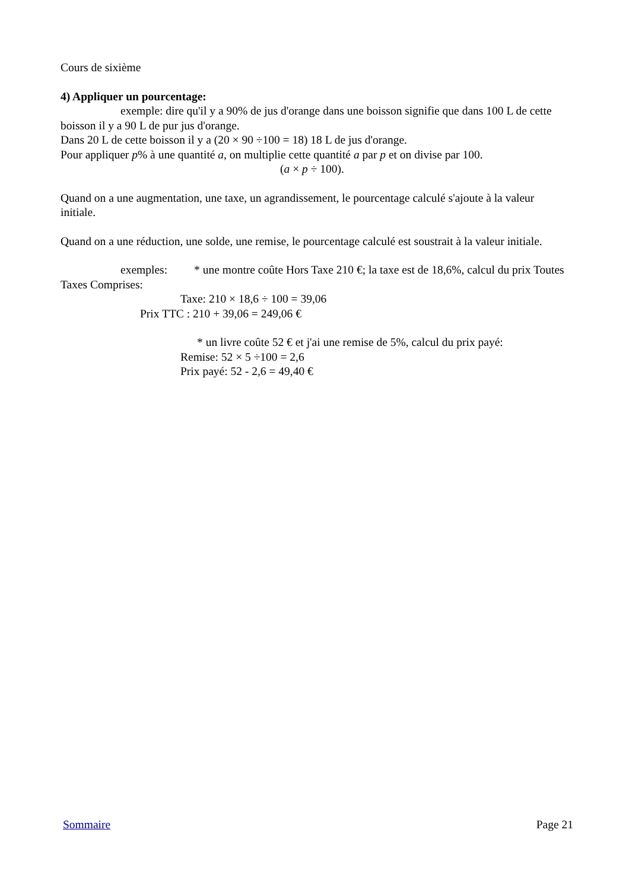Cours de sixième
4) Appliquer un pourcentage:
exemple: dire qu'il y a 90% de jus d'orange dans une boisson signifie que dans 100 L de cette boisson il y a 90 L de pur jus d'orange.
Dans 20 L de cette boisson il y a (20 × 90 ÷100 = 18) 18 L de jus d'orange.
Pour appliquer p% à une quantité a, on multiplie cette quantité a par p et on divise par 100.
(a × p ÷ 100).
Quand on a une augmentation, une taxe, un agrandissement, le pourcentage calculé s'ajoute à la valeur initiale.
Quand on a une réduction, une solde, une remise, le pourcentage calculé est soustrait à la valeur initiale.
exemples: * une montre coûte Hors Taxe 210 €; la taxe est de 18,6%, calcul du prix Toutes Taxes Comprises:
Taxe: 210 × 18,6 ÷ 100 = 39,06
Prix TTC : 210 + 39,06 = 249,06 €
* un livre coûte 52 € et j'ai une remise de 5%, calcul du prix payé:
Remise: 52 × 5 ÷100 = 2,6
Prix payé: 52 - 2,6 = 49,40 €
Sommaire Page 21